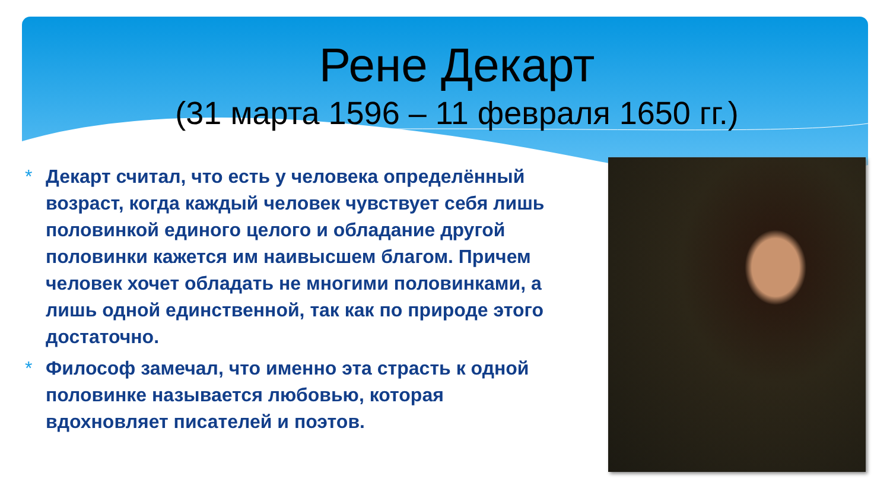Рене Декарт
(31 марта 1596 – 11 февраля 1650 гг.)
* Декарт считал, что есть у человека определённый возраст, когда каждый человек чувствует себя лишь половинкой единого целого и обладание другой половинки кажется им наивысшем благом. Причем человек хочет обладать не многими половинками, а лишь одной единственной, так как по природе этого достаточно.
* Философ замечал, что именно эта страсть к одной половинке называется любовью, которая вдохновляет писателей и поэтов.